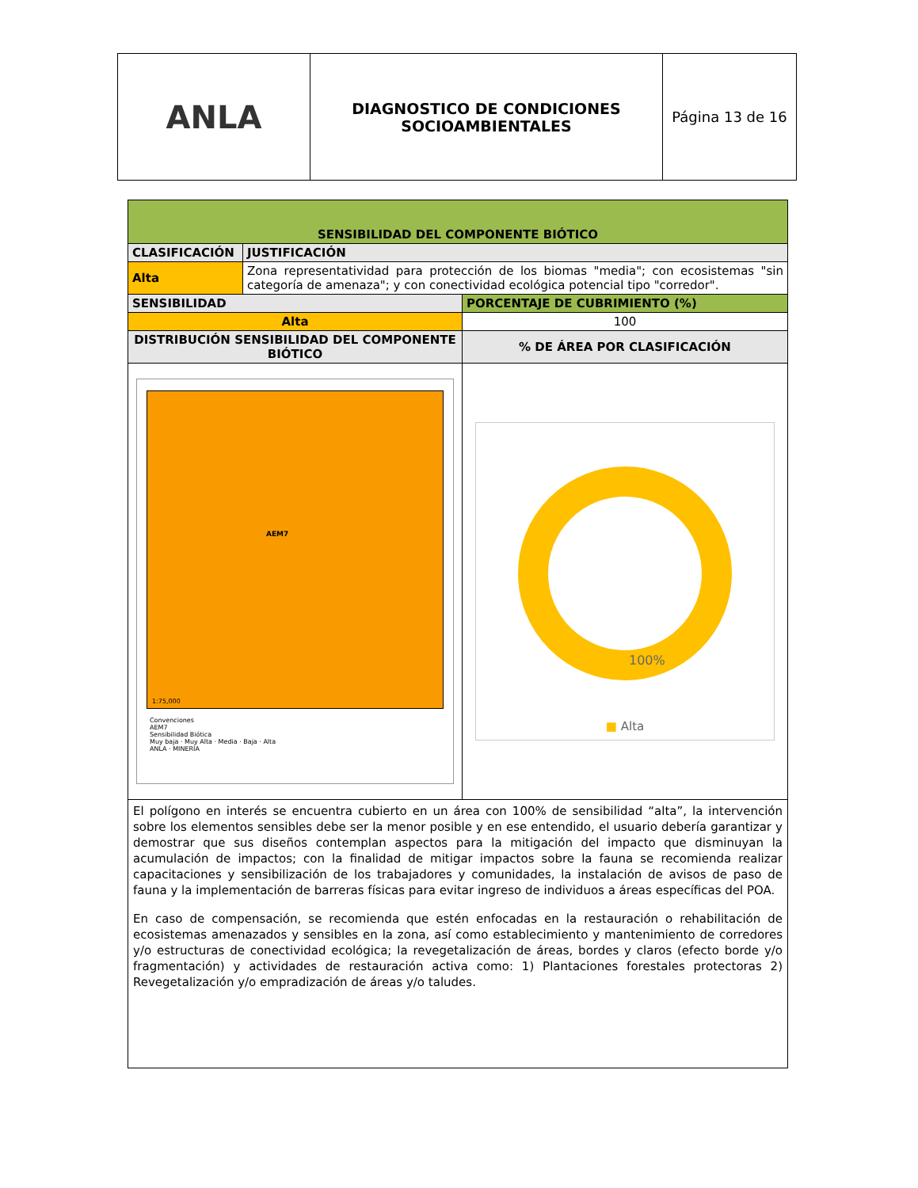| ANLA | DIAGNOSTICO DE CONDICIONES SOCIOAMBIENTALES | Página 13 de 16 |
| SENSIBILIDAD DEL COMPONENTE BIÓTICO | | |
| CLASIFICACIÓN | JUSTIFICACIÓN | |
| Alta | Zona representatividad para protección de los biomas "media"; con ecosistemas "sin categoría de amenaza"; y con conectividad ecológica potencial tipo "corredor". | |
| SENSIBILIDAD | | PORCENTAJE DE CUBRIMIENTO (%) |
| Alta | | 100 |
| DISTRIBUCIÓN SENSIBILIDAD DEL COMPONENTE BIÓTICO | | % DE ÁREA POR CLASIFICACIÓN |
| AEM7 1:75,000 Convenciones AEM7 Sensibilidad Biótica Muy baja · Muy Alta · Media · Baja · Alta ANLA · MINERÍA | | 100% ■ Alta |
| El polígono en interés se encuentra cubierto en un área con 100% de sensibilidad “alta”, la intervención sobre los elementos sensibles debe ser la menor posible y en ese entendido, el usuario debería garantizar y demostrar que sus diseños contemplan aspectos para la mitigación del impacto que disminuyan la acumulación de impactos; con la finalidad de mitigar impactos sobre la fauna se recomienda realizar capacitaciones y sensibilización de los trabajadores y comunidades, la instalación de avisos de paso de fauna y la implementación de barreras físicas para evitar ingreso de individuos a áreas específicas del POA. En caso de compensación, se recomienda que estén enfocadas en la restauración o rehabilitación de ecosistemas amenazados y sensibles en la zona, así como establecimiento y mantenimiento de corredores y/o estructuras de conectividad ecológica; la revegetalización de áreas, bordes y claros (efecto borde y/o fragmentación) y actividades de restauración activa como: 1) Plantaciones forestales protectoras 2) Revegetalización y/o empradización de áreas y/o taludes. | | |